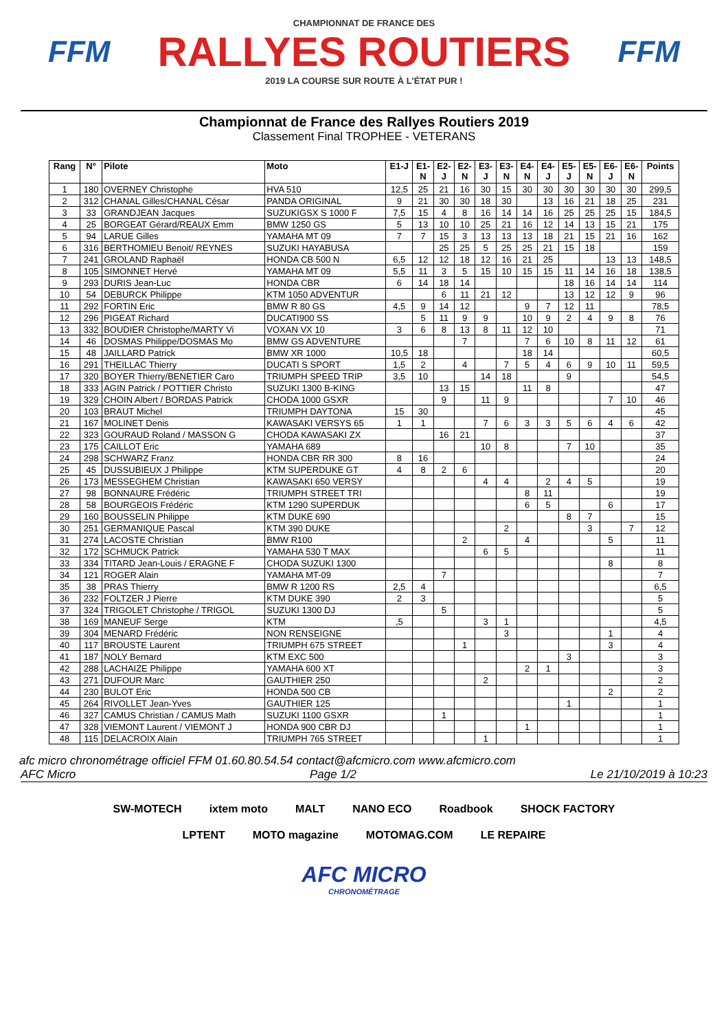FFM
CHAMPIONNAT DE FRANCE DES
RALLYES ROUTIERS
2019 LA COURSE SUR ROUTE À L'ÉTAT PUR !
FFM
Championnat de France des Rallyes Routiers 2019
Classement Final TROPHEE - VETERANS
| Rang | N° | Pilote | Moto | E1-J | E1- N | E2- J | E2- N | E3- J | E3- N | E4- N | E4- J | E5- J | E5- N | E6- J | E6- N | Points |
| --- | --- | --- | --- | --- | --- | --- | --- | --- | --- | --- | --- | --- | --- | --- | --- | --- |
| 1 | 180 | OVERNEY Christophe | HVA 510 | 12,5 | 25 | 21 | 16 | 30 | 15 | 30 | 30 | 30 | 30 | 30 | 30 | 299,5 |
| 2 | 312 | CHANAL Gilles/CHANAL César | PANDA ORIGINAL | 9 | 21 | 30 | 30 | 18 | 30 | | 13 | 16 | 21 | 18 | 25 | 231 |
| 3 | 33 | GRANDJEAN Jacques | SUZUKIGSX S 1000 F | 7,5 | 15 | 4 | 8 | 16 | 14 | 14 | 16 | 25 | 25 | 25 | 15 | 184,5 |
| 4 | 25 | BORGEAT Gérard/REAUX Emm | BMW 1250 GS | 5 | 13 | 10 | 10 | 25 | 21 | 16 | 12 | 14 | 13 | 15 | 21 | 175 |
| 5 | 94 | LARUE Gilles | YAMAHA MT 09 | 7 | 7 | 15 | 3 | 13 | 13 | 13 | 18 | 21 | 15 | 21 | 16 | 162 |
| 6 | 316 | BERTHOMIEU Benoit/ REYNES | SUZUKI HAYABUSA | | | 25 | 25 | 5 | 25 | 25 | 21 | 15 | 18 | | | 159 |
| 7 | 241 | GROLAND Raphaël | HONDA CB 500 N | 6,5 | 12 | 12 | 18 | 12 | 16 | 21 | 25 | | | 13 | 13 | 148,5 |
| 8 | 105 | SIMONNET Hervé | YAMAHA MT 09 | 5,5 | 11 | 3 | 5 | 15 | 10 | 15 | 15 | 11 | 14 | 16 | 18 | 138,5 |
| 9 | 293 | DURIS Jean-Luc | HONDA CBR | 6 | 14 | 18 | 14 | | | | | 18 | 16 | 14 | 14 | 114 |
| 10 | 54 | DEBURCK Philippe | KTM 1050 ADVENTUR | | | 6 | 11 | 21 | 12 | | | 13 | 12 | 12 | 9 | 96 |
| 11 | 292 | FORTIN Eric | BMW R 80 GS | 4,5 | 9 | 14 | 12 | | | 9 | 7 | 12 | 11 | | | 78,5 |
| 12 | 296 | PIGEAT Richard | DUCATI900 SS | | 5 | 11 | 9 | 9 | | 10 | 9 | 2 | 4 | 9 | 8 | 76 |
| 13 | 332 | BOUDIER Christophe/MARTY Vi | VOXAN VX 10 | 3 | 6 | 8 | 13 | 8 | 11 | 12 | 10 | | | | | 71 |
| 14 | 46 | DOSMAS Philippe/DOSMAS Mo | BMW GS ADVENTURE | | | | 7 | | | 7 | 6 | 10 | 8 | 11 | 12 | 61 |
| 15 | 48 | JAILLARD Patrick | BMW XR 1000 | 10,5 | 18 | | | | | 18 | 14 | | | | | 60,5 |
| 16 | 291 | THEILLAC Thierry | DUCATI S SPORT | 1,5 | 2 | | 4 | | 7 | 5 | 4 | 6 | 9 | 10 | 11 | 59,5 |
| 17 | 320 | BOYER Thierry/BENETIER Caro | TRIUMPH SPEED TRIP | 3,5 | 10 | | | 14 | 18 | | | 9 | | | | 54,5 |
| 18 | 333 | AGIN Patrick / POTTIER Christo | SUZUKI 1300 B-KING | | | 13 | 15 | | | 11 | 8 | | | | | 47 |
| 19 | 329 | CHOIN Albert / BORDAS Patrick | CHODA 1000 GSXR | | | 9 | | 11 | 9 | | | | | 7 | 10 | 46 |
| 20 | 103 | BRAUT Michel | TRIUMPH DAYTONA | 15 | 30 | | | | | | | | | | | 45 |
| 21 | 167 | MOLINET Denis | KAWASAKI VERSYS 65 | 1 | 1 | | | 7 | 6 | 3 | 3 | 5 | 6 | 4 | 6 | 42 |
| 22 | 323 | GOURAUD Roland / MASSON G | CHODA KAWASAKI ZX | | | 16 | 21 | | | | | | | | | 37 |
| 23 | 175 | CAILLOT Eric | YAMAHA 689 | | | | | 10 | 8 | | | 7 | 10 | | | 35 |
| 24 | 298 | SCHWARZ Franz | HONDA CBR RR 300 | 8 | 16 | | | | | | | | | | | 24 |
| 25 | 45 | DUSSUBIEUX J Philippe | KTM SUPERDUKE GT | 4 | 8 | 2 | 6 | | | | | | | | | 20 |
| 26 | 173 | MESSEGHEM Christian | KAWASAKI 650 VERSY | | | | | 4 | 4 | | 2 | 4 | 5 | | | 19 |
| 27 | 98 | BONNAURE Frédéric | TRIUMPH STREET TRI | | | | | | | 8 | 11 | | | | | 19 |
| 28 | 58 | BOURGEOIS Frédéric | KTM 1290 SUPERDUK | | | | | | | 6 | 5 | | | 6 | | 17 |
| 29 | 160 | BOUSSELIN Philippe | KTM DUKE 690 | | | | | | | | | 8 | 7 | | | 15 |
| 30 | 251 | GERMANIQUE Pascal | KTM 390 DUKE | | | | | | 2 | | | | 3 | | 7 | 12 |
| 31 | 274 | LACOSTE Christian | BMW R100 | | | | 2 | | | 4 | | | | 5 | | 11 |
| 32 | 172 | SCHMUCK Patrick | YAMAHA 530 T MAX | | | | | 6 | 5 | | | | | | | 11 |
| 33 | 334 | TITARD Jean-Louis / ERAGNE F | CHODA SUZUKI 1300 | | | | | | | | | | | 8 | | 8 |
| 34 | 121 | ROGER Alain | YAMAHA MT-09 | | | 7 | | | | | | | | | | 7 |
| 35 | 38 | PRAS Thierry | BMW R 1200 RS | 2,5 | 4 | | | | | | | | | | | 6,5 |
| 36 | 232 | FOLTZER J Pierre | KTM DUKE 390 | 2 | 3 | | | | | | | | | | | 5 |
| 37 | 324 | TRIGOLET Christophe / TRIGOL | SUZUKI 1300 DJ | | | 5 | | | | | | | | | | 5 |
| 38 | 169 | MANEUF Serge | KTM | ,5 | | | | 3 | 1 | | | | | | | 4,5 |
| 39 | 304 | MENARD Frédéric | NON RENSEIGNE | | | | | | 3 | | | | | 1 | | 4 |
| 40 | 117 | BROUSTE Laurent | TRIUMPH 675 STREET | | | | 1 | | | | | | | 3 | | 4 |
| 41 | 187 | NOLY Bernard | KTM EXC 500 | | | | | | | | | 3 | | | | 3 |
| 42 | 288 | LACHAIZE Philippe | YAMAHA 600 XT | | | | | | | 2 | 1 | | | | | 3 |
| 43 | 271 | DUFOUR Marc | GAUTHIER 250 | | | | | 2 | | | | | | | | 2 |
| 44 | 230 | BULOT Eric | HONDA 500 CB | | | | | | | | | | | 2 | | 2 |
| 45 | 264 | RIVOLLET Jean-Yves | GAUTHIER 125 | | | | | | | | | 1 | | | | 1 |
| 46 | 327 | CAMUS Christian / CAMUS Math | SUZUKI 1100 GSXR | | | 1 | | | | | | | | | | 1 |
| 47 | 328 | VIEMONT Laurent / VIEMONT J | HONDA 900 CBR DJ | | | | | | | 1 | | | | | | 1 |
| 48 | 115 | DELACROIX Alain | TRIUMPH 765 STREET | | | | | 1 | | | | | | | | 1 |
afc micro chronométrage officiel FFM 01.60.80.54.54 contact@afcmicro.com www.afcmicro.com
AFC Micro Page 1/2 Le 21/10/2019 à 10:23
SW-MOTECH ixtem moto MALT NANO ECO Roadbook SHOCK FACTORY LPTENT MOTO magazine MOTOMAG.COM LE REPAIRE
AFC MICRO
CHRONOMÉTRAGE